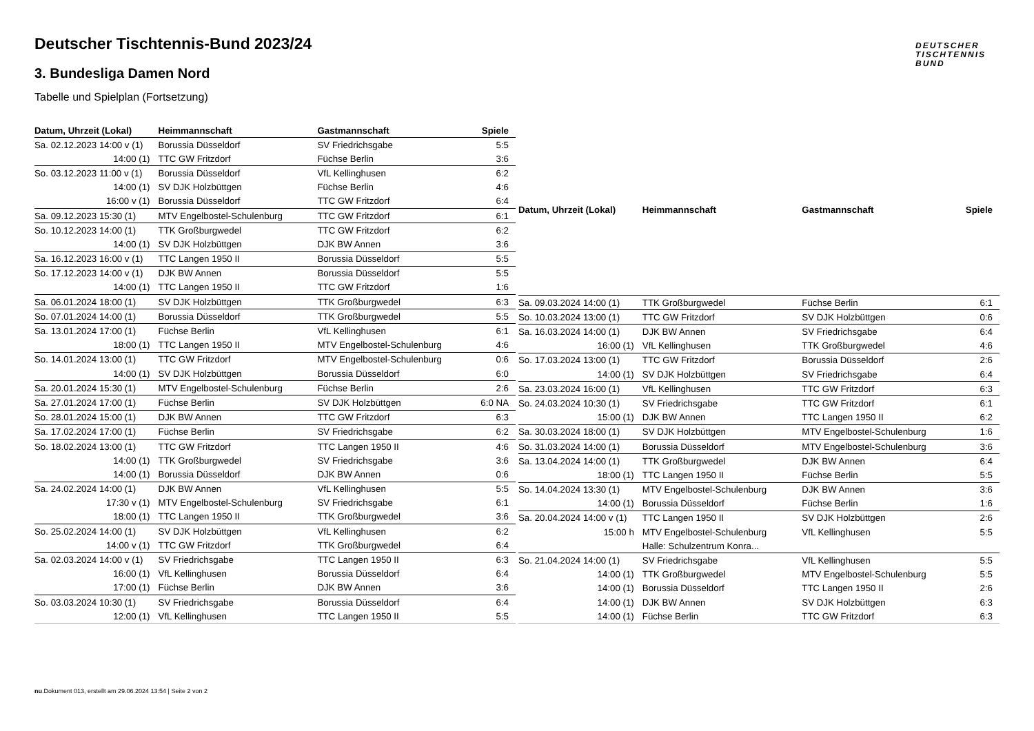DEUTSCHER
TISCHTENNIS
BUND
Deutscher Tischtennis-Bund 2023/24
3. Bundesliga Damen Nord
Tabelle und Spielplan (Fortsetzung)
| Datum, Uhrzeit (Lokal) | Heimmannschaft | Gastmannschaft | Spiele |
| --- | --- | --- | --- |
| Sa. 02.12.2023 14:00 v (1) | Borussia Düsseldorf | SV Friedrichsgabe | 5:5 |
| 14:00 (1) | TTC GW Fritzdorf | Füchse Berlin | 3:6 |
| So. 03.12.2023 11:00 v (1) | Borussia Düsseldorf | VfL Kellinghusen | 6:2 |
| 14:00 (1) | SV DJK Holzbüttgen | Füchse Berlin | 4:6 |
| 16:00 v (1) | Borussia Düsseldorf | TTC GW Fritzdorf | 6:4 |
| Sa. 09.12.2023 15:30 (1) | MTV Engelbostel-Schulenburg | TTC GW Fritzdorf | 6:1 |
| So. 10.12.2023 14:00 (1) | TTK Großburgwedel | TTC GW Fritzdorf | 6:2 |
| 14:00 (1) | SV DJK Holzbüttgen | DJK BW Annen | 3:6 |
| Sa. 16.12.2023 16:00 v (1) | TTC Langen 1950 II | Borussia Düsseldorf | 5:5 |
| So. 17.12.2023 14:00 v (1) | DJK BW Annen | Borussia Düsseldorf | 5:5 |
| 14:00 (1) | TTC Langen 1950 II | TTC GW Fritzdorf | 1:6 |
| Sa. 06.01.2024 18:00 (1) | SV DJK Holzbüttgen | TTK Großburgwedel | 6:3 |
| So. 07.01.2024 14:00 (1) | Borussia Düsseldorf | TTK Großburgwedel | 5:5 |
| Sa. 13.01.2024 17:00 (1) | Füchse Berlin | VfL Kellinghusen | 6:1 |
| 18:00 (1) | TTC Langen 1950 II | MTV Engelbostel-Schulenburg | 4:6 |
| So. 14.01.2024 13:00 (1) | TTC GW Fritzdorf | MTV Engelbostel-Schulenburg | 0:6 |
| 14:00 (1) | SV DJK Holzbüttgen | Borussia Düsseldorf | 6:0 |
| Sa. 20.01.2024 15:30 (1) | MTV Engelbostel-Schulenburg | Füchse Berlin | 2:6 |
| Sa. 27.01.2024 17:00 (1) | Füchse Berlin | SV DJK Holzbüttgen | 6:0 NA |
| So. 28.01.2024 15:00 (1) | DJK BW Annen | TTC GW Fritzdorf | 6:3 |
| Sa. 17.02.2024 17:00 (1) | Füchse Berlin | SV Friedrichsgabe | 6:2 |
| So. 18.02.2024 13:00 (1) | TTC GW Fritzdorf | TTC Langen 1950 II | 4:6 |
| 14:00 (1) | TTK Großburgwedel | SV Friedrichsgabe | 3:6 |
| 14:00 (1) | Borussia Düsseldorf | DJK BW Annen | 0:6 |
| Sa. 24.02.2024 14:00 (1) | DJK BW Annen | VfL Kellinghusen | 5:5 |
| 17:30 v (1) | MTV Engelbostel-Schulenburg | SV Friedrichsgabe | 6:1 |
| 18:00 (1) | TTC Langen 1950 II | TTK Großburgwedel | 3:6 |
| So. 25.02.2024 14:00 (1) | SV DJK Holzbüttgen | VfL Kellinghusen | 6:2 |
| 14:00 v (1) | TTC GW Fritzdorf | TTK Großburgwedel | 6:4 |
| Sa. 02.03.2024 14:00 v (1) | SV Friedrichsgabe | TTC Langen 1950 II | 6:3 |
| 16:00 (1) | VfL Kellinghusen | Borussia Düsseldorf | 6:4 |
| 17:00 (1) | Füchse Berlin | DJK BW Annen | 3:6 |
| So. 03.03.2024 10:30 (1) | SV Friedrichsgabe | Borussia Düsseldorf | 6:4 |
| 12:00 (1) | VfL Kellinghusen | TTC Langen 1950 II | 5:5 |
| Datum, Uhrzeit (Lokal) | Heimmannschaft | Gastmannschaft | Spiele |
| --- | --- | --- | --- |
| Sa. 09.03.2024 14:00 (1) | TTK Großburgwedel | Füchse Berlin | 6:1 |
| So. 10.03.2024 13:00 (1) | TTC GW Fritzdorf | SV DJK Holzbüttgen | 0:6 |
| Sa. 16.03.2024 14:00 (1) | DJK BW Annen | SV Friedrichsgabe | 6:4 |
| 16:00 (1) | VfL Kellinghusen | TTK Großburgwedel | 4:6 |
| So. 17.03.2024 13:00 (1) | TTC GW Fritzdorf | Borussia Düsseldorf | 2:6 |
| 14:00 (1) | SV DJK Holzbüttgen | SV Friedrichsgabe | 6:4 |
| Sa. 23.03.2024 16:00 (1) | VfL Kellinghusen | TTC GW Fritzdorf | 6:3 |
| So. 24.03.2024 10:30 (1) | SV Friedrichsgabe | TTC GW Fritzdorf | 6:1 |
| 15:00 (1) | DJK BW Annen | TTC Langen 1950 II | 6:2 |
| Sa. 30.03.2024 18:00 (1) | SV DJK Holzbüttgen | MTV Engelbostel-Schulenburg | 1:6 |
| So. 31.03.2024 14:00 (1) | Borussia Düsseldorf | MTV Engelbostel-Schulenburg | 3:6 |
| Sa. 13.04.2024 14:00 (1) | TTK Großburgwedel | DJK BW Annen | 6:4 |
| 18:00 (1) | TTC Langen 1950 II | Füchse Berlin | 5:5 |
| So. 14.04.2024 13:30 (1) | MTV Engelbostel-Schulenburg | DJK BW Annen | 3:6 |
| 14:00 (1) | Borussia Düsseldorf | Füchse Berlin | 1:6 |
| Sa. 20.04.2024 14:00 v (1) | TTC Langen 1950 II | SV DJK Holzbüttgen | 2:6 |
| 15:00 h | MTV Engelbostel-Schulenburg | VfL Kellinghusen | 5:5 |
| | Halle: Schulzentrum Konra... | | |
| So. 21.04.2024 14:00 (1) | SV Friedrichsgabe | VfL Kellinghusen | 5:5 |
| 14:00 (1) | TTK Großburgwedel | MTV Engelbostel-Schulenburg | 5:5 |
| 14:00 (1) | Borussia Düsseldorf | TTC Langen 1950 II | 2:6 |
| 14:00 (1) | DJK BW Annen | SV DJK Holzbüttgen | 6:3 |
| 14:00 (1) | Füchse Berlin | TTC GW Fritzdorf | 6:3 |
nu.Dokument 013, erstellt am 29.06.2024 13:54 | Seite 2 von 2